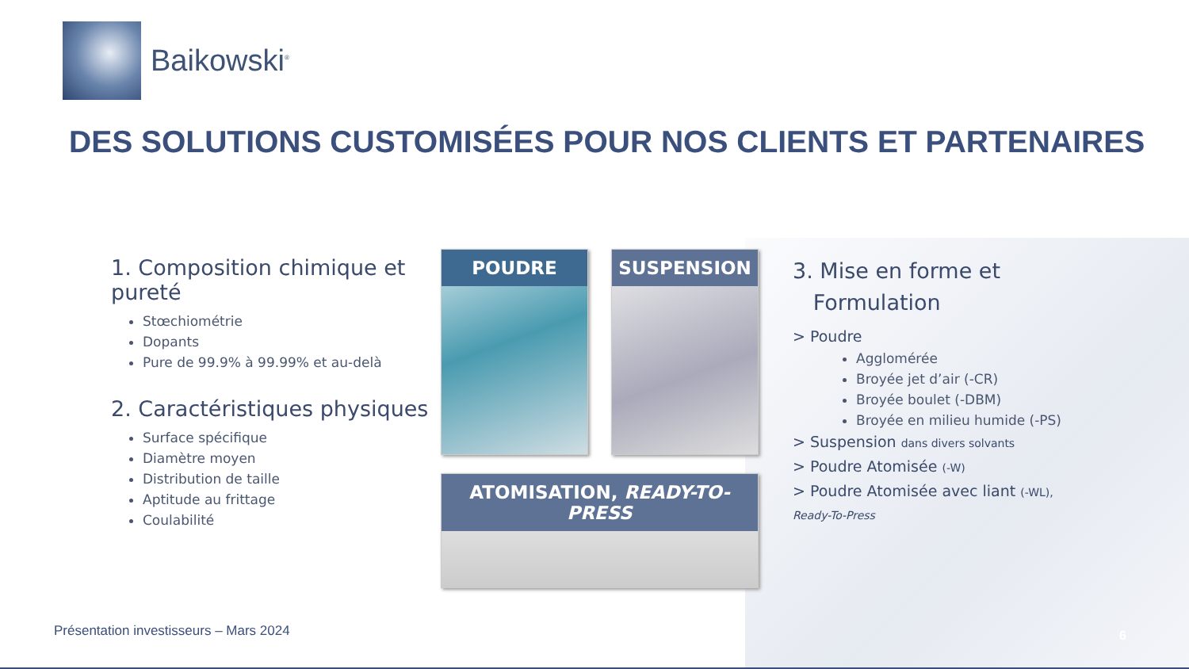Baikowski<sup>®</sup>
DES SOLUTIONS CUSTOMISÉES POUR NOS CLIENTS ET PARTENAIRES
1. Composition chimique et pureté
Stœchiométrie
Dopants
Pure de 99.9% à 99.99% et au-delà
2. Caractéristiques physiques
Surface spécifique
Diamètre moyen
Distribution de taille
Aptitude au frittage
Coulabilité
POUDRE SUSPENSION
ATOMISATION, READY-TO-PRESS
3. Mise en forme et
Formulation
> Poudre
Agglomérée
Broyée jet d’air (-CR)
Broyée boulet (-DBM)
Broyée en milieu humide (-PS)
> Suspension dans divers solvants
> Poudre Atomisée (-W)
> Poudre Atomisée avec liant (-WL),
Ready-To-Press
Présentation investisseurs – Mars 2024
6